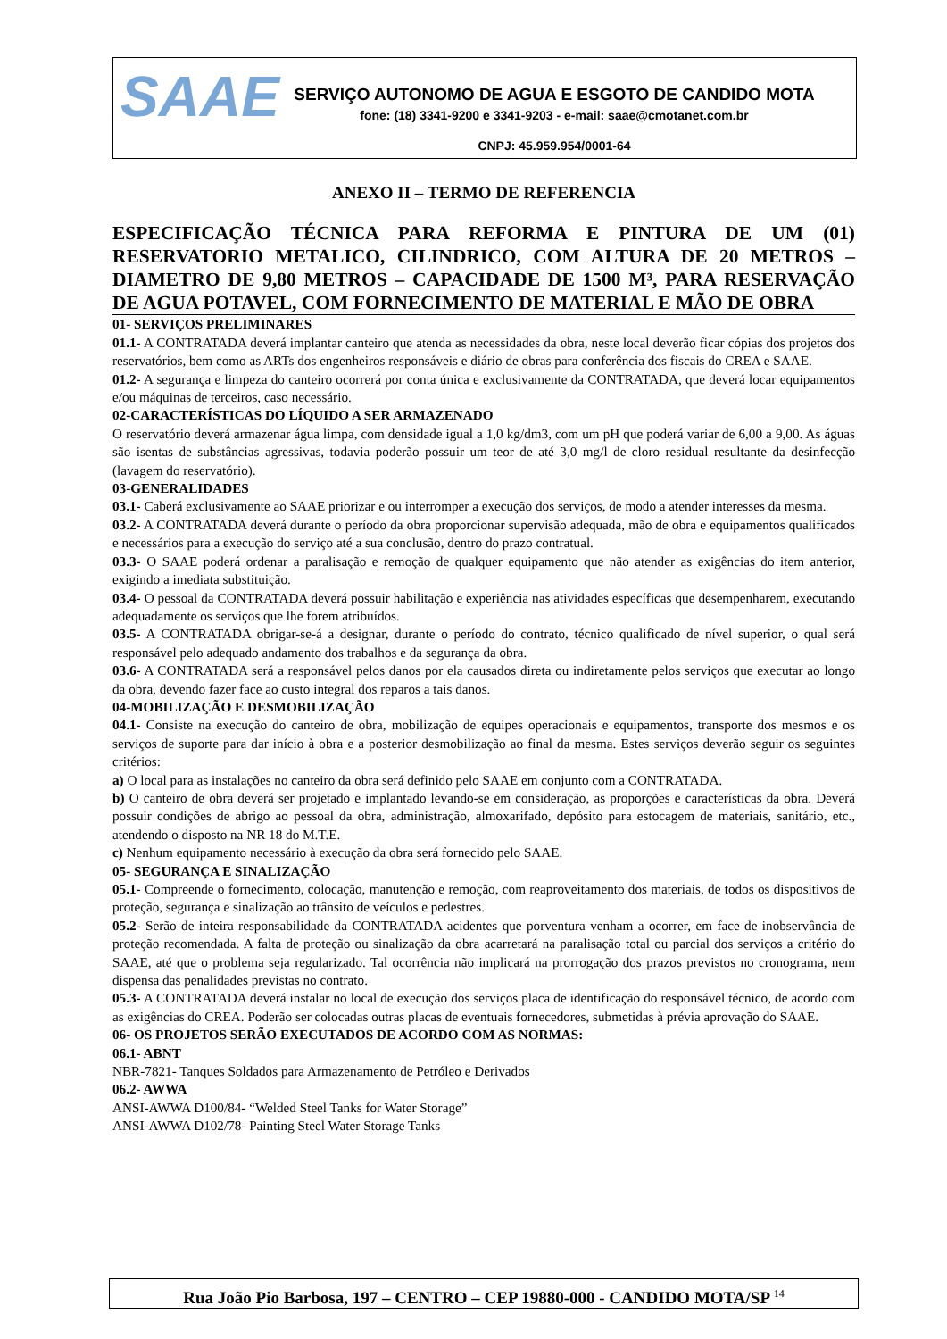SAAE
SERVIÇO AUTONOMO DE AGUA E ESGOTO DE CANDIDO MOTA
fone: (18) 3341-9200 e 3341-9203 - e-mail: saae@cmotanet.com.br
CNPJ: 45.959.954/0001-64
ANEXO II – TERMO DE REFERENCIA
ESPECIFICAÇÃO TÉCNICA PARA REFORMA E PINTURA DE UM (01) RESERVATORIO METALICO, CILINDRICO, COM ALTURA DE 20 METROS – DIAMETRO DE 9,80 METROS – CAPACIDADE DE 1500 M³, PARA RESERVAÇÃO DE AGUA POTAVEL, COM FORNECIMENTO DE MATERIAL E MÃO DE OBRA
01- SERVIÇOS PRELIMINARES
01.1- A CONTRATADA deverá implantar canteiro que atenda as necessidades da obra, neste local deverão ficar cópias dos projetos dos reservatórios, bem como as ARTs dos engenheiros responsáveis e diário de obras para conferência dos fiscais do CREA e SAAE.
01.2- A segurança e limpeza do canteiro ocorrerá por conta única e exclusivamente da CONTRATADA, que deverá locar equipamentos e/ou máquinas de terceiros, caso necessário.
02-CARACTERÍSTICAS DO LÍQUIDO A SER ARMAZENADO
O reservatório deverá armazenar água limpa, com densidade igual a 1,0 kg/dm3, com um pH que poderá variar de 6,00 a 9,00. As águas são isentas de substâncias agressivas, todavia poderão possuir um teor de até 3,0 mg/l de cloro residual resultante da desinfecção (lavagem do reservatório).
03-GENERALIDADES
03.1- Caberá exclusivamente ao SAAE priorizar e ou interromper a execução dos serviços, de modo a atender interesses da mesma.
03.2- A CONTRATADA deverá durante o período da obra proporcionar supervisão adequada, mão de obra e equipamentos qualificados e necessários para a execução do serviço até a sua conclusão, dentro do prazo contratual.
03.3- O SAAE poderá ordenar a paralisação e remoção de qualquer equipamento que não atender as exigências do item anterior, exigindo a imediata substituição.
03.4- O pessoal da CONTRATADA deverá possuir habilitação e experiência nas atividades específicas que desempenharem, executando adequadamente os serviços que lhe forem atribuídos.
03.5- A CONTRATADA obrigar-se-á a designar, durante o período do contrato, técnico qualificado de nível superior, o qual será responsável pelo adequado andamento dos trabalhos e da segurança da obra.
03.6- A CONTRATADA será a responsável pelos danos por ela causados direta ou indiretamente pelos serviços que executar ao longo da obra, devendo fazer face ao custo integral dos reparos a tais danos.
04-MOBILIZAÇÃO E DESMOBILIZAÇÃO
04.1- Consiste na execução do canteiro de obra, mobilização de equipes operacionais e equipamentos, transporte dos mesmos e os serviços de suporte para dar início à obra e a posterior desmobilização ao final da mesma. Estes serviços deverão seguir os seguintes critérios:
a) O local para as instalações no canteiro da obra será definido pelo SAAE em conjunto com a CONTRATADA.
b) O canteiro de obra deverá ser projetado e implantado levando-se em consideração, as proporções e características da obra. Deverá possuir condições de abrigo ao pessoal da obra, administração, almoxarifado, depósito para estocagem de materiais, sanitário, etc., atendendo o disposto na NR 18 do M.T.E.
c) Nenhum equipamento necessário à execução da obra será fornecido pelo SAAE.
05- SEGURANÇA E SINALIZAÇÃO
05.1- Compreende o fornecimento, colocação, manutenção e remoção, com reaproveitamento dos materiais, de todos os dispositivos de proteção, segurança e sinalização ao trânsito de veículos e pedestres.
05.2- Serão de inteira responsabilidade da CONTRATADA acidentes que porventura venham a ocorrer, em face de inobservância de proteção recomendada. A falta de proteção ou sinalização da obra acarretará na paralisação total ou parcial dos serviços a critério do SAAE, até que o problema seja regularizado. Tal ocorrência não implicará na prorrogação dos prazos previstos no cronograma, nem dispensa das penalidades previstas no contrato.
05.3- A CONTRATADA deverá instalar no local de execução dos serviços placa de identificação do responsável técnico, de acordo com as exigências do CREA. Poderão ser colocadas outras placas de eventuais fornecedores, submetidas à prévia aprovação do SAAE.
06- OS PROJETOS SERÃO EXECUTADOS DE ACORDO COM AS NORMAS:
06.1- ABNT
NBR-7821- Tanques Soldados para Armazenamento de Petróleo e Derivados
06.2- AWWA
ANSI-AWWA D100/84- “Welded Steel Tanks for Water Storage”
ANSI-AWWA D102/78- Painting Steel Water Storage Tanks
Rua João Pio Barbosa, 197 – CENTRO – CEP 19880-000 - CANDIDO MOTA/SP <sup>14</sup>